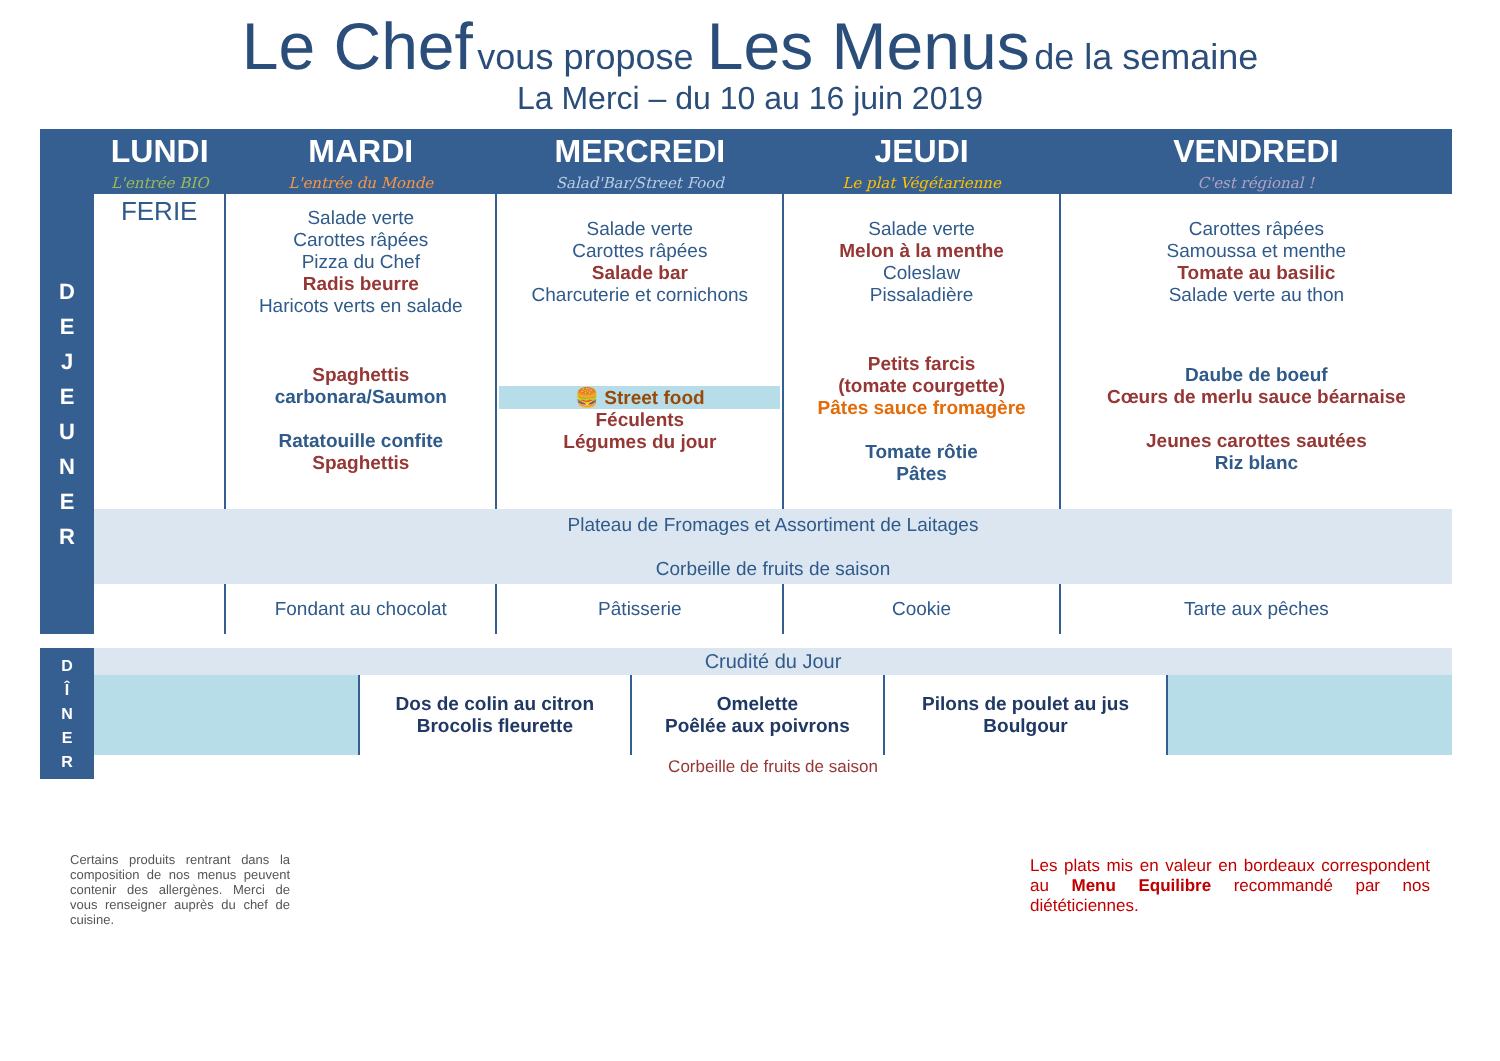Le Chef vous propose Les Menus de la semaine
La Merci – du 10 au 16 juin 2019
| | LUNDI | MARDI | MERCREDI | JEUDI | VENDREDI |
| --- | --- | --- | --- | --- | --- |
| | L'entrée BIO | L'entrée du Monde | Salad'Bar/Street Food | Le plat Végétarienne | C'est régional ! |
| D E J E U N E R | FERIE | Salade verte Carottes râpées Pizza du Chef Radis beurre Haricots verts en salade | Salade verte Carottes râpées Salade bar Charcuterie et cornichons | Salade verte Melon à la menthe Coleslaw Pissaladière | Carottes râpées Samoussa et menthe Tomate au basilic Salade verte au thon |
| | | Spaghettis carbonara/Saumon Ratatouille confite Spaghettis | 🍔 Street food Féculents Légumes du jour | Petits farcis (tomate courgette) Pâtes sauce fromagère Tomate rôtie Pâtes | Daube de boeuf Cœurs de merlu sauce béarnaise Jeunes carottes sautées Riz blanc |
| | Plateau de Fromages et Assortiment de Laitages Corbeille de fruits de saison | | | | |
| | | Fondant au chocolat | Pâtisserie | Cookie | Tarte aux pêches |
| D Î N E R | Crudité du Jour | | | | |
| | | Dos de colin au citron Brocolis fleurette | Omelette Poêlée aux poivrons | Pilons de poulet au jus Boulgour | |
| | Corbeille de fruits de saison | | | | |
Certains produits rentrant dans la composition de nos menus peuvent contenir des allergènes. Merci de vous renseigner auprès du chef de cuisine.
Les plats mis en valeur en bordeaux correspondent au Menu Equilibre recommandé par nos diététiciennes.